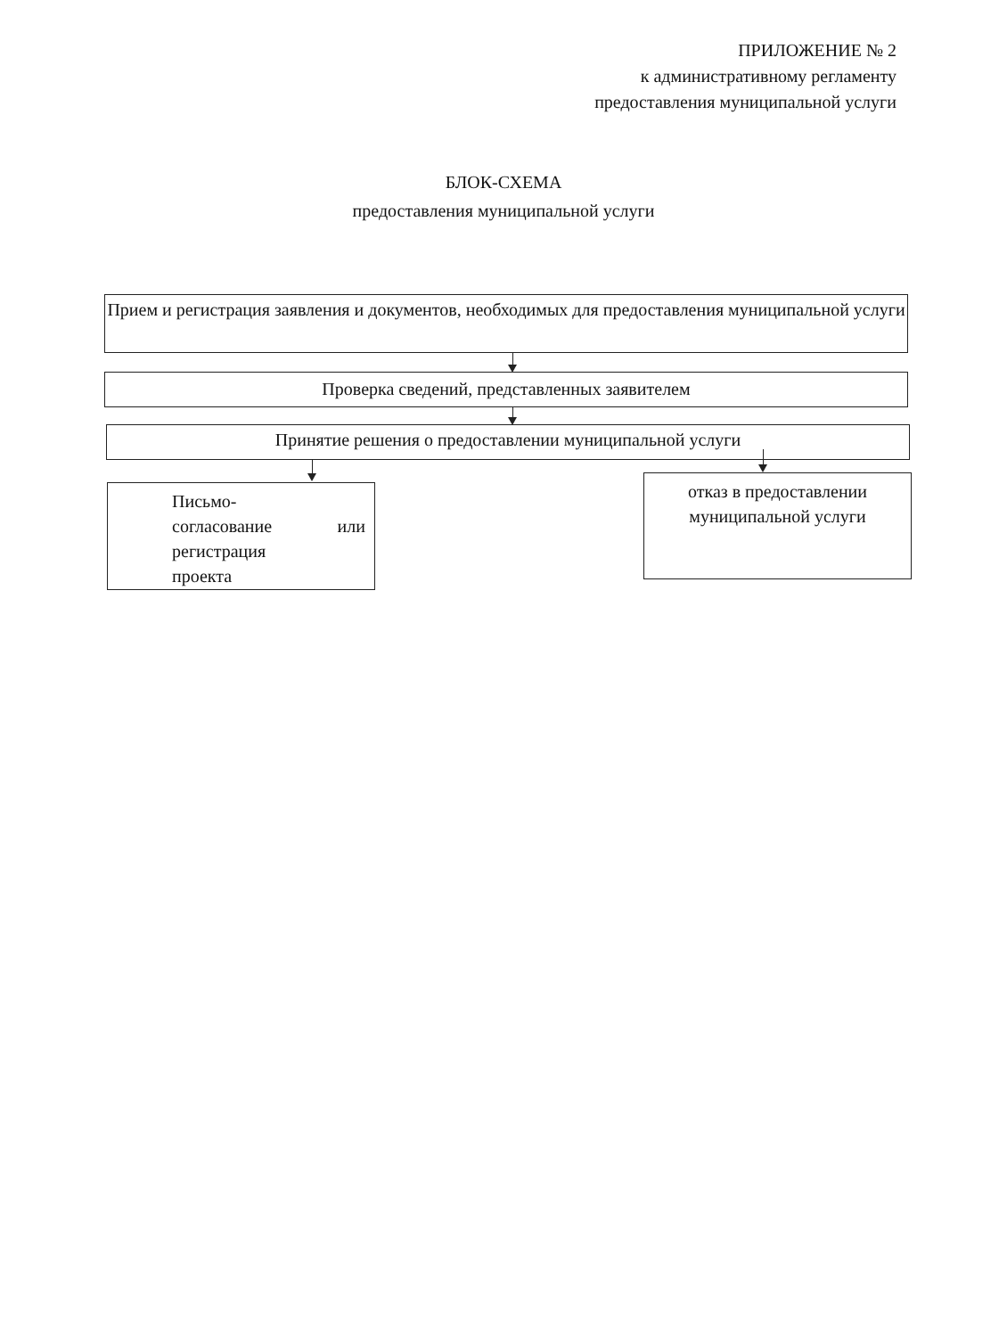ПРИЛОЖЕНИЕ № 2
к административному регламенту
предоставления муниципальной услуги
БЛОК-СХЕМА
предоставления муниципальной услуги
Прием и регистрация заявления и документов, необходимых для предоставления муниципальной услуги
Проверка сведений, представленных заявителем
Принятие решения о предоставлении муниципальной услуги
Письмо-
согласование или
регистрация
проекта
отказ в предоставлении муниципальной услуги